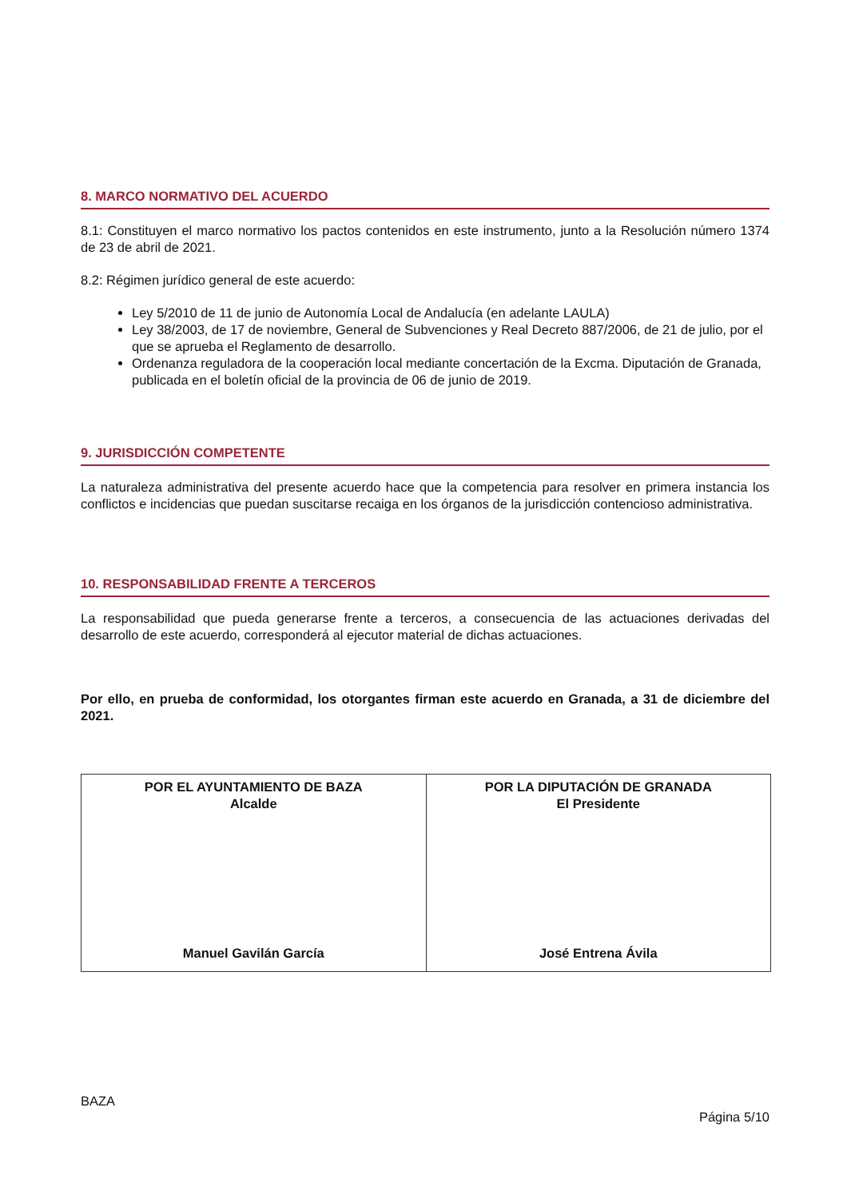8. MARCO NORMATIVO DEL ACUERDO
8.1: Constituyen el marco normativo los pactos contenidos en este instrumento, junto a la Resolución número 1374 de 23 de abril de 2021.
8.2: Régimen jurídico general de este acuerdo:
Ley 5/2010 de 11 de junio de Autonomía Local de Andalucía (en adelante LAULA)
Ley 38/2003, de 17 de noviembre, General de Subvenciones y Real Decreto 887/2006, de 21 de julio, por el que se aprueba el Reglamento de desarrollo.
Ordenanza reguladora de la cooperación local mediante concertación de la Excma. Diputación de Granada, publicada en el boletín oficial de la provincia de 06 de junio de 2019.
9. JURISDICCIÓN COMPETENTE
La naturaleza administrativa del presente acuerdo hace que la competencia para resolver en primera instancia los conflictos e incidencias que puedan suscitarse recaiga en los órganos de la jurisdicción contencioso administrativa.
10. RESPONSABILIDAD FRENTE A TERCEROS
La responsabilidad que pueda generarse frente a terceros, a consecuencia de las actuaciones derivadas del desarrollo de este acuerdo, corresponderá al ejecutor material de dichas actuaciones.
Por ello, en prueba de conformidad, los otorgantes firman este acuerdo en Granada, a 31 de diciembre del 2021.
| POR EL AYUNTAMIENTO DE BAZA Alcalde Manuel Gavilán García | POR LA DIPUTACIÓN DE GRANADA El Presidente José Entrena Ávila |
BAZA
Página 5/10